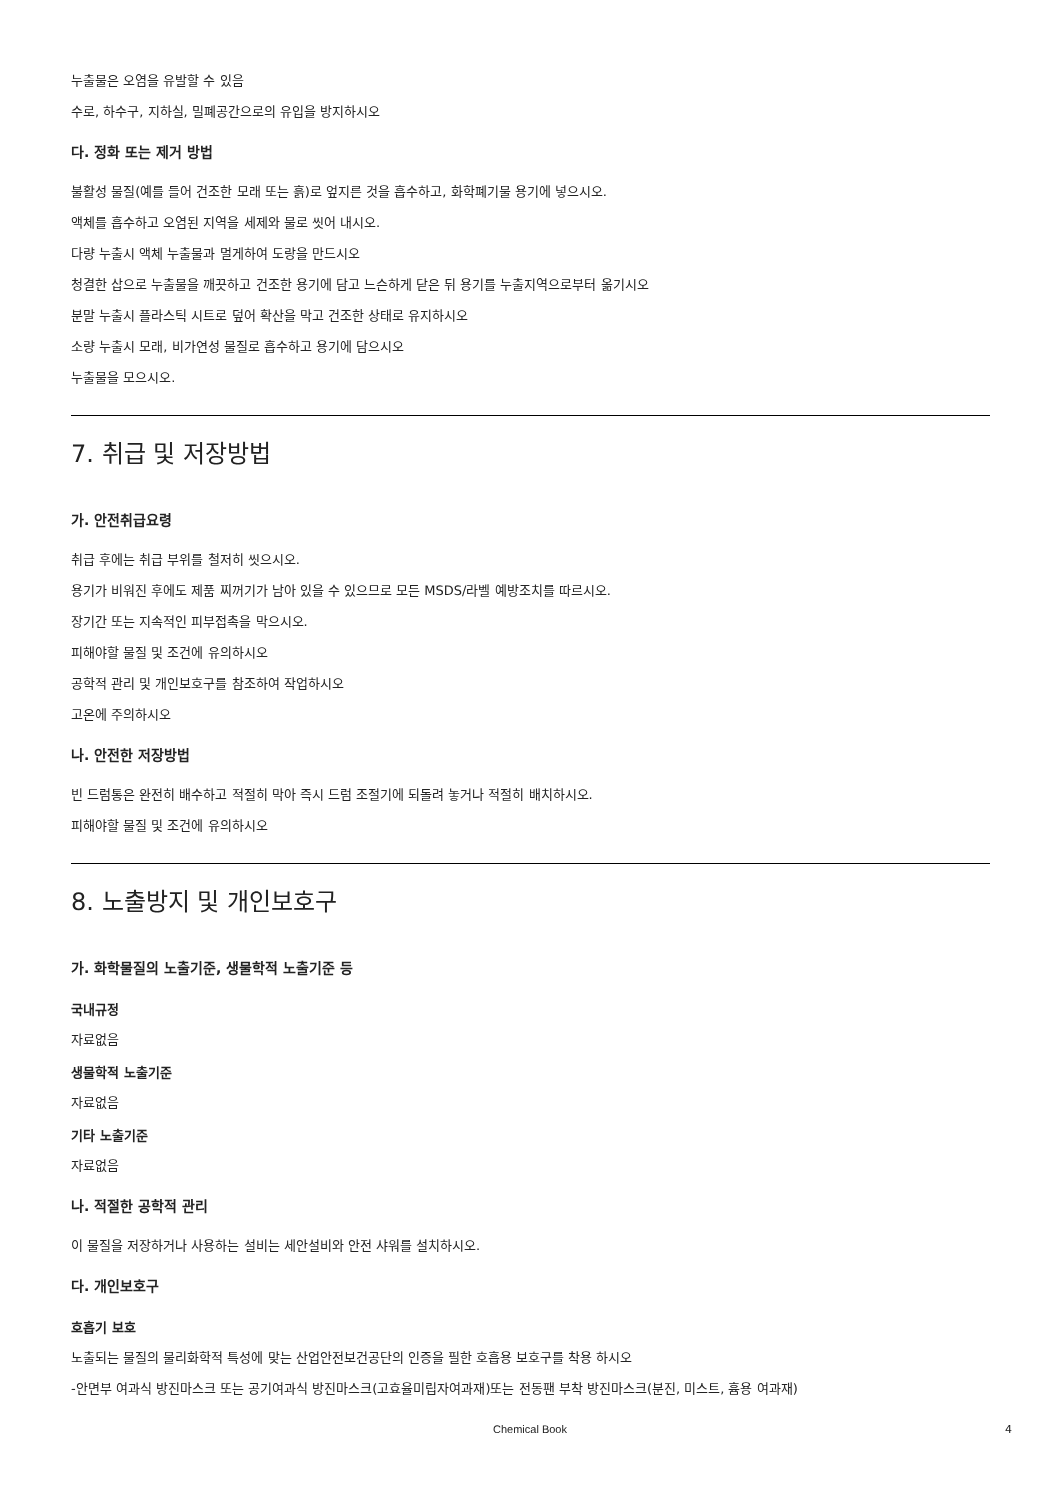누출물은 오염을 유발할 수 있음
수로, 하수구, 지하실, 밀폐공간으로의 유입을 방지하시오
다. 정화 또는 제거 방법
불활성 물질(예를 들어 건조한 모래 또는 흙)로 엎지른 것을 흡수하고, 화학폐기물 용기에 넣으시오.
액체를 흡수하고 오염된 지역을 세제와 물로 씻어 내시오.
다량 누출시 액체 누출물과 멀게하여 도랑을 만드시오
청결한 삽으로 누출물을 깨끗하고 건조한 용기에 담고 느슨하게 닫은 뒤 용기를 누출지역으로부터 옮기시오
분말 누출시 플라스틱 시트로 덮어 확산을 막고 건조한 상태로 유지하시오
소량 누출시 모래, 비가연성 물질로 흡수하고 용기에 담으시오
누출물을 모으시오.
7. 취급 및 저장방법
가. 안전취급요령
취급 후에는 취급 부위를 철저히 씻으시오.
용기가 비워진 후에도 제품 찌꺼기가 남아 있을 수 있으므로 모든 MSDS/라벨 예방조치를 따르시오.
장기간 또는 지속적인 피부접촉을 막으시오.
피해야할 물질 및 조건에 유의하시오
공학적 관리 및 개인보호구를 참조하여 작업하시오
고온에 주의하시오
나. 안전한 저장방법
빈 드럼통은 완전히 배수하고 적절히 막아 즉시 드럼 조절기에 되돌려 놓거나 적절히 배치하시오.
피해야할 물질 및 조건에 유의하시오
8. 노출방지 및 개인보호구
가. 화학물질의 노출기준, 생물학적 노출기준 등
국내규정
자료없음
생물학적 노출기준
자료없음
기타 노출기준
자료없음
나. 적절한 공학적 관리
이 물질을 저장하거나 사용하는 설비는 세안설비와 안전 샤워를 설치하시오.
다. 개인보호구
호흡기 보호
노출되는 물질의 물리화학적 특성에 맞는 산업안전보건공단의 인증을 필한 호흡용 보호구를 착용 하시오
-안면부 여과식 방진마스크 또는 공기여과식 방진마스크(고효율미립자여과재)또는 전동팬 부착 방진마스크(분진, 미스트, 흄용 여과재)
Chemical Book 4